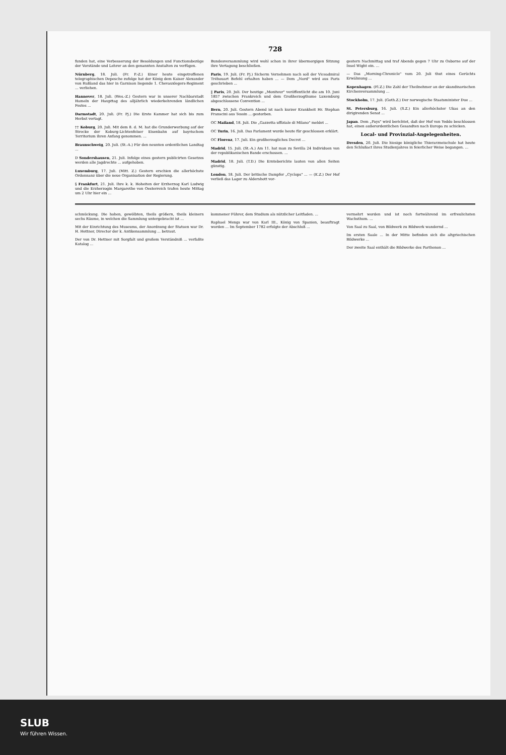728
funden hat, eine Verbesserung der Besoldungen und Functionsbezüge der Vorstände und Lehrer an den genannten Anstalten zu verfügen.
Nürnberg, 18. Juli. (Fr. P.-Z.) Einer heute eingetroffenen telegraphischen Depesche zufolge hat der König dem Kaiser Alexander von Rußland das hier in Garnison liegende 1. Chevauxlegers-Regiment ... verliehen.
Hannover, 18. Juli. (Wes.-Z.) Gestern war in unserer Nachbarstadt Hameln der Haupttag des alljährlich wiederkehrenden ländlichen Festes ...
Darmstadt, 20. Juli. (Fr. Pj.) Die Erste Kammer hat sich bis zum Herbst vertagt.
†† Koburg, 20. Juli. Mit dem 8. d. M. hat die Grunderwerbung auf der Strecke der Koburg-Lichtenfelser Eisenbahn auf bayrischem Territorium ihren Anfang genommen. ...
Braunschweig, 20. Juli. (St.-A.) Für den neunten ordentlichen Landtag ...
D Sondershausen, 21. Juli. Infolge eines gestern publicirten Gesetzes werden alle Jagdrechte ... aufgehoben.
Luxemburg, 17. Juli. (Mitt. Z.) Gestern erschien die allerhöchste Ordonnanz über die neue Organisation der Regierung.
§ Frankfurt, 21. Juli. Ihre k. k. Hoheiten der Erzherzog Karl Ludwig und die Erzherzogin Margarethe von Oesterreich trafen heute Mittag um 2 Uhr hier ein ...
Bundesversammlung wird wohl schon in ihrer übermorgigen Sitzung ihre Vertagung beschließen.
Paris, 19. Juli. (Fr. Pj.) Sicherm Vernehmen nach soll der Viceadmiral Tréhouart Befehl erhalten haben ... — Dem „Nord" wird aus Paris geschrieben ...
‖ Paris, 20. Juli. Der heutige „Moniteur" veröffentlicht die am 10. Juni 1857 zwischen Frankreich und dem Großherzogthume Luxemburg abgeschlossene Convention ...
Bern, 20. Juli. Gestern Abend ist nach kurzer Krankheit Hr. Stephan Franscini aus Tessin ... gestorben.
OC Mailand, 18. Juli. Die „Gazzetta uffiziale di Milano" meldet ...
OC Turin, 16. Juli. Das Parlament wurde heute für geschlossen erklärt.
OC Florenz, 17. Juli. Ein großherzogliches Decret ...
Madrid, 15. Juli. (St.-A.) Am 11. hat man zu Sevilla 24 Individuen von der republikanischen Bande erschossen. ...
Madrid, 18. Juli. (T.D.) Die Ernteberichte lauten von allen Seiten günstig.
London, 18. Juli. Der britische Dampfer „Cyclops" ... — (K.Z.) Der Hof verließ das Lager zu Aldershott vor-
gestern Nachmittag und traf Abends gegen 7 Uhr zu Osborne auf der Insel Wight ein. ...
— Das „Morning-Chronicle" vom 20. Juli thut eines Gerüchts Erwähnung ...
Kopenhagen. (Fl.Z.) Die Zahl der Theilnehmer an der skandinavischen Kirchenversammlung ...
Stockholm, 17. Juli. (Goth.Z.) Der norwegische Staatsminister Due ...
St. Petersburg, 16. Juli. (S.Z.) Ein allerhöchster Ukas an den dirigirenden Senat ...
Japan. Dem „Pays" wird berichtet, daß der Hof von Yeddo beschlossen hat, einen außerordentlichen Gesandten nach Europa zu schicken.
Local- und Provinzial-Angelegenheiten.
Dresden, 20. Juli. Die hiesige königliche Thierarzneischule hat heute den Schlußact ihres Studienjahres in feierlicher Weise begangen. ...
schmückung. Die hohen, gewölbten, theils größern, theils kleinern sechs Räume, in welchen die Sammlung untergebracht ist ...
Mit der Einrichtung des Museums, der Anordnung der Statuen war Dr. H. Hettner, Director der k. Antikensammlung ... betraut.
Der von Dr. Hettner mit Sorgfalt und großem Verständniß ... verfaßte Katalog ...
kommener Führer, dem Studium als nützlicher Leitfaden. ...
Raphael Mengs war von Karl III., König von Spanien, beauftragt worden ... Im September 1782 erfolgte der Abschluß ...
vermehrt worden und ist noch fortwährend im erfreulichsten Wachsthum. ...
Von Saal zu Saal, von Bildwerk zu Bildwerk wandernd ...
Im ersten Saale ... In der Mitte befinden sich die altgriechischen Bildwerke ...
Der zweite Saal enthält die Bildwerke des Parthenon ...
SLUB
Wir führen Wissen.